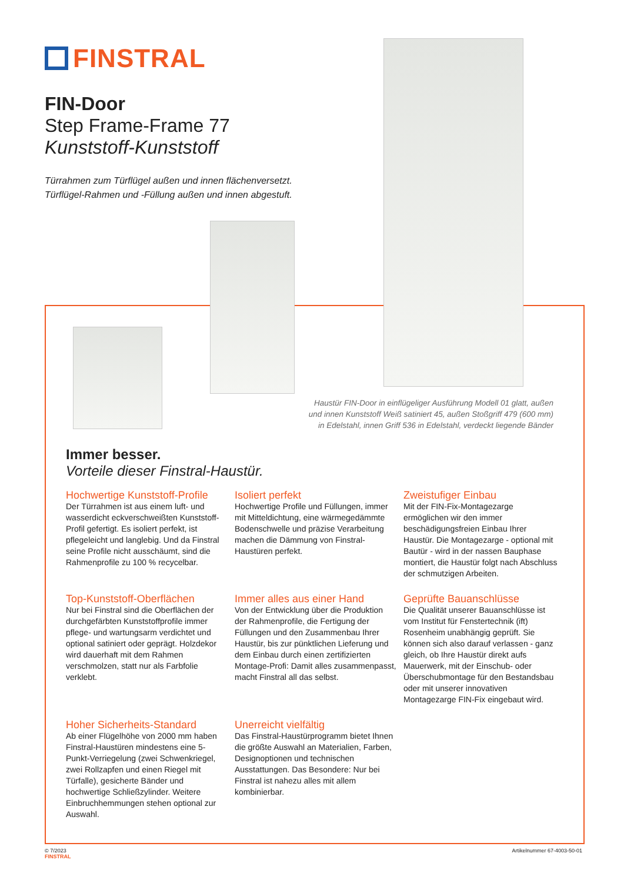FINSTRAL
FIN-Door
Step Frame-Frame 77
Kunststoff-Kunststoff
Türrahmen zum Türflügel außen und innen flächenversetzt.
Türflügel-Rahmen und -Füllung außen und innen abgestuft.
Haustür FIN-Door in einflügeliger Ausführung Modell 01 glatt, außen und innen Kunststoff Weiß satiniert 45, außen Stoßgriff 479 (600 mm) in Edelstahl, innen Griff 536 in Edelstahl, verdeckt liegende Bänder
Immer besser.
Vorteile dieser Finstral-Haustür.
Hochwertige Kunststoff-Profile
Der Türrahmen ist aus einem luft- und wasserdicht eckverschweißten Kunststoff-Profil gefertigt. Es isoliert perfekt, ist pflegeleicht und langlebig. Und da Finstral seine Profile nicht ausschäumt, sind die Rahmenprofile zu 100 % recycelbar.
Isoliert perfekt
Hochwertige Profile und Füllungen, immer mit Mitteldichtung, eine wärmegedämmte Bodenschwelle und präzise Verarbeitung machen die Dämmung von Finstral-Haustüren perfekt.
Zweistufiger Einbau
Mit der FIN-Fix-Montagezarge ermöglichen wir den immer beschädigungsfreien Einbau Ihrer Haustür. Die Montagezarge - optional mit Bautür - wird in der nassen Bauphase montiert, die Haustür folgt nach Abschluss der schmutzigen Arbeiten.
Top-Kunststoff-Oberflächen
Nur bei Finstral sind die Oberflächen der durchgefärbten Kunststoffprofile immer pflege- und wartungsarm verdichtet und optional satiniert oder geprägt. Holzdekor wird dauerhaft mit dem Rahmen verschmolzen, statt nur als Farbfolie verklebt.
Immer alles aus einer Hand
Von der Entwicklung über die Produktion der Rahmenprofile, die Fertigung der Füllungen und den Zusammenbau Ihrer Haustür, bis zur pünktlichen Lieferung und dem Einbau durch einen zertifizierten Montage-Profi: Damit alles zusammenpasst, macht Finstral all das selbst.
Geprüfte Bauanschlüsse
Die Qualität unserer Bauanschlüsse ist vom Institut für Fenstertechnik (ift) Rosenheim unabhängig geprüft. Sie können sich also darauf verlassen - ganz gleich, ob Ihre Haustür direkt aufs Mauerwerk, mit der Einschub- oder Überschubmontage für den Bestandsbau oder mit unserer innovativen Montagezarge FIN-Fix eingebaut wird.
Hoher Sicherheits-Standard
Ab einer Flügelhöhe von 2000 mm haben Finstral-Haustüren mindestens eine 5-Punkt-Verriegelung (zwei Schwenkriegel, zwei Rollzapfen und einen Riegel mit Türfalle), gesicherte Bänder und hochwertige Schließzylinder. Weitere Einbruchhemmungen stehen optional zur Auswahl.
Unerreicht vielfältig
Das Finstral-Haustürprogramm bietet Ihnen die größte Auswahl an Materialien, Farben, Designoptionen und technischen Ausstattungen. Das Besondere: Nur bei Finstral ist nahezu alles mit allem kombinierbar.
© 7/2023
FINSTRAL
Artikelnummer 67-4003-50-01